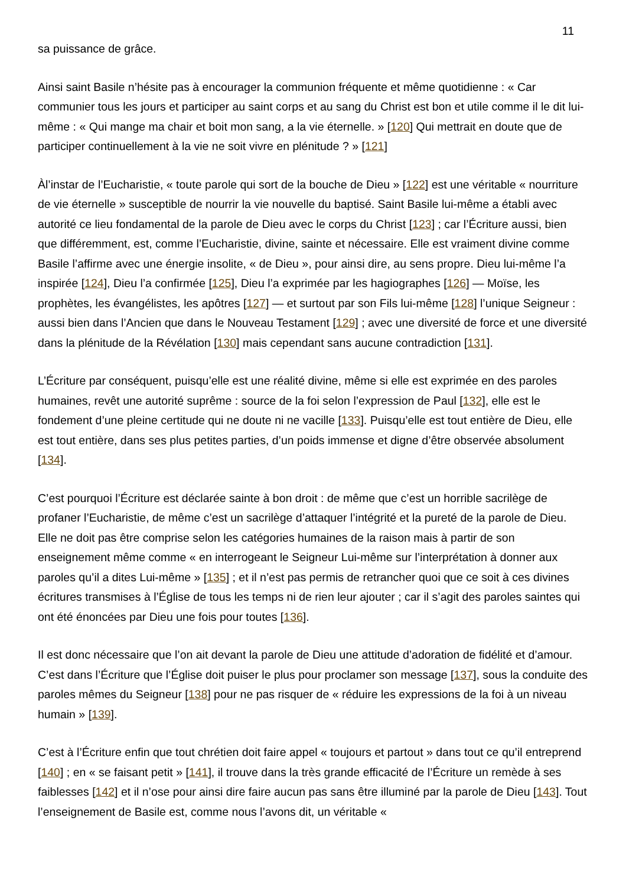11
sa puissance de grâce.
Ainsi saint Basile n’hésite pas à encourager la communion fréquente et même quotidienne : « Car communier tous les jours et participer au saint corps et au sang du Christ est bon et utile comme il le dit lui-même : « Qui mange ma chair et boit mon sang, a la vie éternelle. » [120] Qui mettrait en doute que de participer continuellement à la vie ne soit vivre en plénitude ? » [121]
Àl’instar de l’Eucharistie, « toute parole qui sort de la bouche de Dieu » [122] est une véritable « nourriture de vie éternelle » susceptible de nourrir la vie nouvelle du baptisé. Saint Basile lui-même a établi avec autorité ce lieu fondamental de la parole de Dieu avec le corps du Christ [123] ; car l’Écriture aussi, bien que différemment, est, comme l’Eucharistie, divine, sainte et nécessaire. Elle est vraiment divine comme Basile l’affirme avec une énergie insolite, « de Dieu », pour ainsi dire, au sens propre. Dieu lui-même l’a inspirée [124], Dieu l’a confirmée [125], Dieu l’a exprimée par les hagiographes [126] — Moïse, les prophètes, les évangélistes, les apôtres [127] — et surtout par son Fils lui-même [128] l’unique Seigneur : aussi bien dans l’Ancien que dans le Nouveau Testament [129] ; avec une diversité de force et une diversité dans la plénitude de la Révélation [130] mais cependant sans aucune contradiction [131].
L’Écriture par conséquent, puisqu’elle est une réalité divine, même si elle est exprimée en des paroles humaines, revêt une autorité suprême : source de la foi selon l’expression de Paul [132], elle est le fondement d’une pleine certitude qui ne doute ni ne vacille [133]. Puisqu’elle est tout entière de Dieu, elle est tout entière, dans ses plus petites parties, d’un poids immense et digne d’être observée absolument [134].
C’est pourquoi l’Écriture est déclarée sainte à bon droit : de même que c’est un horrible sacrilège de profaner l’Eucharistie, de même c’est un sacrilège d’attaquer l’intégrité et la pureté de la parole de Dieu. Elle ne doit pas être comprise selon les catégories humaines de la raison mais à partir de son enseignement même comme « en interrogeant le Seigneur Lui-même sur l’interprétation à donner aux paroles qu’il a dites Lui-même » [135] ; et il n’est pas permis de retrancher quoi que ce soit à ces divines écritures transmises à l’Église de tous les temps ni de rien leur ajouter ; car il s’agit des paroles saintes qui ont été énoncées par Dieu une fois pour toutes [136].
Il est donc nécessaire que l’on ait devant la parole de Dieu une attitude d’adoration de fidélité et d’amour. C’est dans l’Écriture que l’Église doit puiser le plus pour proclamer son message [137], sous la conduite des paroles mêmes du Seigneur [138] pour ne pas risquer de « réduire les expressions de la foi à un niveau humain » [139].
C’est à l’Écriture enfin que tout chrétien doit faire appel « toujours et partout » dans tout ce qu’il entreprend [140] ; en « se faisant petit » [141], il trouve dans la très grande efficacité de l’Écriture un remède à ses faiblesses [142] et il n’ose pour ainsi dire faire aucun pas sans être illuminé par la parole de Dieu [143]. Tout l’enseignement de Basile est, comme nous l’avons dit, un véritable «